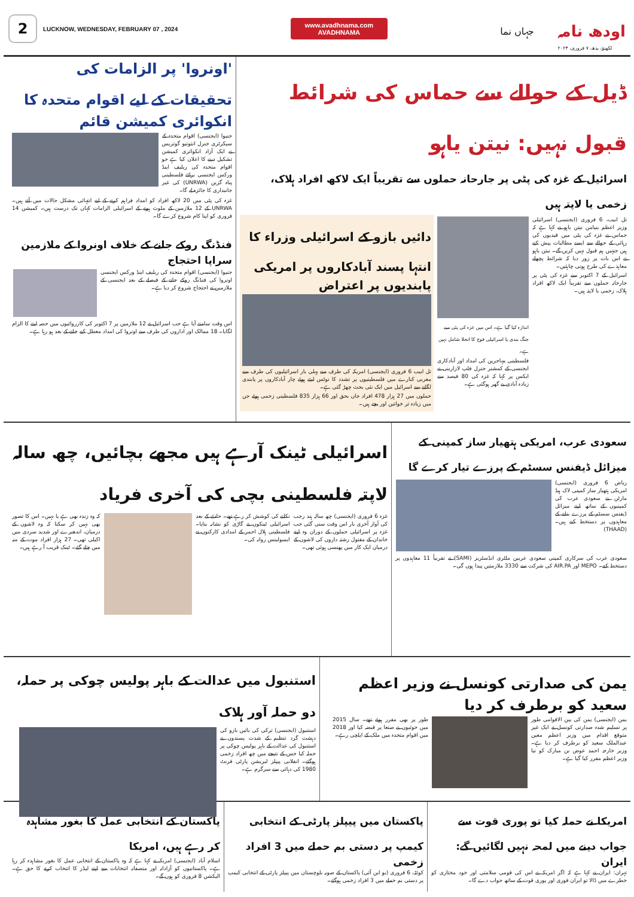2
LUCKNOW, WEDNESDAY, FEBRUARY 07 , 2024
www.avadhnama.com
AVADHNAMA
جہاں نما
اودھ نامہ
لکھنؤ، بدھ، ۷ فروری، ۲۰۲۴
ڈیل کے حوالے سے حماس کی شرائط قبول نہیں: نیتن یاہو
اسرائیل کے غزہ کی پٹی پر جارحانہ حملوں سے تقریباً ایک لاکھ افراد ہلاک، زخمی یا لاپتہ ہیں
تل ابیب، 6 فروری (ایجنسی) اسرائیلی وزیر اعظم بنیامن نیتن یاہو نے کہا ہے کہ حماس نے غزہ کی پٹی میں قیدیوں کی رہائی کے حوالے سے ایسے مطالبات پیش کیے ہیں جنہیں ہم قبول نہیں کریں گے۔ نیتن یاہو نے اس بات پر زور دیا کہ شرائط پچھلے معاہدے کی طرح ہونی چاہئیں۔
اسرائیل کے 7 اکتوبر سے غزہ کی پٹی پر جارحانہ حملوں سے تقریباً ایک لاکھ افراد ہلاک، زخمی یا لاپتہ ہیں۔
اندازہ کیا گیا ہے۔ اس میں غزہ کی پٹی سے جنگ بندی یا اسرائیلی فوج کا انخلا شامل نہیں ہے۔
فلسطینی مہاجرین کی امداد اور آبادکاری ایجنسی کے کمشنر جنرل فلپ لازارینی نے ایکس پر کہا کہ غزہ کی 80 فیصد سے زیادہ آبادی بے گھر ہوگئی ہے۔
دائیں بازو کے اسرائیلی وزراء کا انتہا پسند آبادکاروں پر امریکی پابندیوں پر اعتراض
تل ابیب 6 فروری (ایجنسی) امریکہ کی طرف سے پہلی بار اسرائیلیوں کی طرف سے مغربی کنارے میں فلسطینیوں پر تشدد کا نوٹس لیتے ہوئے چار آبادکاروں پر پابندی لگانے سے اسرائیل میں ایک نئی بحث چھڑ گئی ہے۔
حملوں میں 27 ہزار 478 افراد جاں بحق اور 66 ہزار 835 فلسطینی زخمی ہوئے جن میں زیادہ تر خواتین اور بچے ہیں۔
'اونروا' پر الزامات کی تحقیقات کے لیے اقوام متحدہ کا انکوائری کمیشن قائم
جنیوا (ایجنسی) اقوام متحدہ کے سیکرٹری جنرل انتونیو گوتریس نے ایک آزاد انکوائری کمیشن تشکیل دینے کا اعلان کیا ہے جو اقوام متحدہ کی ریلیف اینڈ ورکس ایجنسی برائے فلسطینی پناہ گزین (UNRWA) کی غیر جانبداری کا جائزہ لے گا۔
غزہ کی پٹی میں 20 لاکھ افراد کو امداد فراہم کرنے کے لیے انتہائی مشکل حالات میں آتے ہیں۔ UNRWA کے 12 ملازمین کے ملوث ہونے کے اسرائیلی الزامات کہاں تک درست ہیں۔ کمیشن 14 فروری کو اپنا کام شروع کرے گا۔
فنڈنگ روکے جانے کے خلاف اونروا کے ملازمین سراپا احتجاج
جنیوا (ایجنسی) اقوام متحدہ کی ریلیف اینڈ ورکس ایجنسی اونروا کی فنڈنگ روکے جانے کے فیصلے کے بعد ایجنسی کے ملازمین نے احتجاج شروع کر دیا ہے۔
اس وقت سامنے آیا ہے جب اسرائیل نے 12 ملازمین پر 7 اکتوبر کی کارروائیوں میں حصہ لینے کا الزام لگایا۔ 18 ممالک اور اداروں کی طرف سے اونروا کی امداد معطل کیے جانے کے بعد ہو رہا ہے۔
سعودی عرب، امریکی ہتھیار ساز کمپنی کے میزائل ڈیفنس سسٹم کے پرزے تیار کرے گا
ریاض 6 فروری (ایجنسی) امریکی ہتھیار ساز کمپنی لاک ہیڈ مارٹن نے سعودی عرب کی کمپنیوں کے ساتھ اپنے میزائل ڈیفنس سسٹم کے پرزے بنانے کے معاہدوں پر دستخط کیے ہیں۔ (THAAD)
سعودی عرب کی سرکاری کمپنی سعودی عربین ملٹری انڈسٹریز (SAMI) نے تقریباً 11 معاہدوں پر دستخط کیے۔ MEPO اور AIR.PA کی شرکت سے 3330 ملازمتیں پیدا ہوں گی۔
اسرائیلی ٹینک آرہے ہیں مجھے بچائیں، چھ سالہ لاپتہ فلسطینی بچی کی آخری فریاد
غزہ 6 فروری (ایجنسی) چھ سالہ ہند رجب کی آواز آخری بار اس وقت سنی گئی جب غزہ پر اسرائیلی حملوں کے دوران وہ اپنے خاندان کے مقتول رشتہ داروں کی لاشوں کے درمیان ایک کار میں پھنسی ہوئی تھی۔
نکلنے کی کوشش کر رہے تھے۔ حادثے کے بعد اسرائیلی ٹینکوں نے گاڑی کو نشانہ بنایا۔ فلسطینی ہلال احمر کے امدادی کارکنوں نے ایمبولینس روانہ کی۔
کہ وہ زندہ بھی ہے یا نہیں۔ اس کا تصور بھی نہیں کر سکتا کہ وہ لاشوں کے درمیان، اندھیرے اور شدید سردی میں اکیلی تھی۔ 27 ہزار افراد موت کے منہ میں چلے گئے۔ ٹینک قریب آ رہے ہیں۔
یمن کی صدارتی کونسل نے وزیر اعظم سعید کو برطرف کر دیا
یمن (ایجنسی) یمن کی بین الاقوامی طور پر تسلیم شدہ صدارتی کونسل نے ایک غیر متوقع اقدام میں وزیر اعظم معین عبدالملک سعید کو برطرف کر دیا ہے۔ وزیر خارجہ احمد عوض بن مبارک کو نیا وزیر اعظم مقرر کیا گیا ہے۔
طور پر بھی مقرر ہوئے تھے۔ سال 2015 میں حوثیوں نے صنعا پر قبضہ کیا اور 2018 میں اقوام متحدہ میں ملک کے ایلچی رہے۔
استنبول میں عدالت کے باہر پولیس چوکی پر حملہ، دو حملہ آور ہلاک
استنبول (ایجنسی) ترکی کی بائیں بازو کی دہشت گرد تنظیم کے شدت پسندوں نے استنبول کی عدالت کے باہر پولیس چوکی پر حملہ کیا جس کے نتیجے میں چھ افراد زخمی ہوگئے۔ انقلابی پیپلز لبریشن پارٹی فرنٹ 1980 کی دہائی سے سرگرم ہے۔
امریکا نے حملہ کیا تو پوری قوت سے جواب دینے میں لمحہ نہیں لگائیں گے: ایران
تہران: ایران نے کہا ہے کہ اگر امریکہ نے اس کی قومی سلامتی اور خود مختاری کو خطرے میں ڈالا تو ایران فوری اور پوری قوت کے ساتھ جواب دے گا۔
پاکستان میں پیپلز پارٹی کے انتخابی کیمپ پر دستی بم حملے میں 3 افراد زخمی
کوئٹہ، 6 فروری (یو این آئی) پاکستان کے صوبہ بلوچستان میں پیپلز پارٹی کے انتخابی کیمپ پر دستی بم حملے میں 3 افراد زخمی ہوگئے۔
پاکستان کے انتخابی عمل کا بغور مشاہدہ کر رہے ہیں، امریکا
اسلام آباد (ایجنسی) امریکہ نے کہا ہے کہ وہ پاکستان کے انتخابی عمل کا بغور مشاہدہ کر رہا ہے۔ پاکستانیوں کو آزادانہ اور منصفانہ انتخابات سے اپنے لیڈر کا انتخاب کرنے کا حق ہے۔ الیکشن 8 فروری کو ہوں گے۔